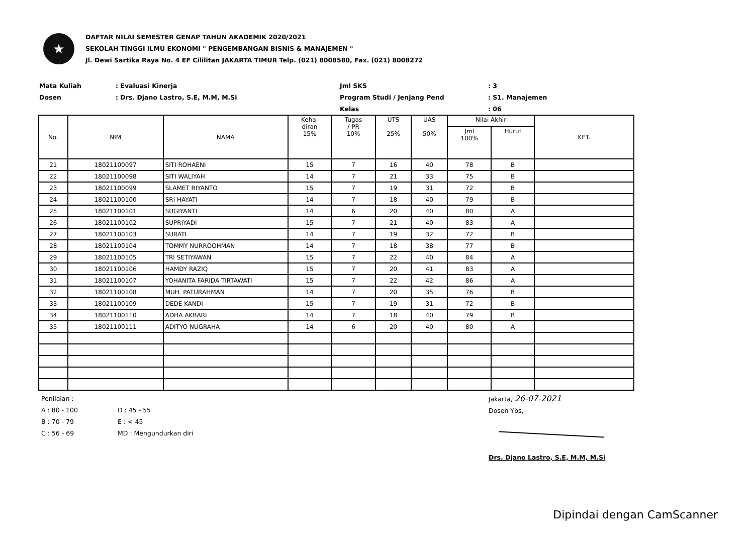★
DAFTAR NILAI SEMESTER GENAP TAHUN AKADEMIK 2020/2021
SEKOLAH TINGGI ILMU EKONOMI " PENGEMBANGAN BISNIS & MANAJEMEN "
Jl. Dewi Sartika Raya No. 4 EF Cililitan JAKARTA TIMUR Telp. (021) 8008580, Fax. (021) 8008272
Mata Kuliah
Dosen
: Evaluasi Kinerja
: Drs. Djano Lastro, S.E, M.M, M.Si
Jml SKS
Program Studi / Jenjang Pend
Kelas
: 3
: S1. Manajemen
: 06
| No. | NIM | NAMA | Keha- diran 15% | Tugas / PR 10% | UTS 25% | UAS 50% | Nilai Akhir | | KET. |
| --- | --- | --- | --- | --- | --- | --- | --- | --- | --- |
| | | | | | | | Jml 100% | Huruf | |
| 21 | 18021100097 | SITI ROHAENI | 15 | 7 | 16 | 40 | 78 | B | |
| 22 | 18021100098 | SITI WALIYAH | 14 | 7 | 21 | 33 | 75 | B | |
| 23 | 18021100099 | SLAMET RIYANTO | 15 | 7 | 19 | 31 | 72 | B | |
| 24 | 18021100100 | SRI HAYATI | 14 | 7 | 18 | 40 | 79 | B | |
| 25 | 18021100101 | SUGIYANTI | 14 | 6 | 20 | 40 | 80 | A | |
| 26 | 18021100102 | SUPRIYADI | 15 | 7 | 21 | 40 | 83 | A | |
| 27 | 18021100103 | SURATI | 14 | 7 | 19 | 32 | 72 | B | |
| 28 | 18021100104 | TOMMY NURROOHMAN | 14 | 7 | 18 | 38 | 77 | B | |
| 29 | 18021100105 | TRI SETIYAWAN | 15 | 7 | 22 | 40 | 84 | A | |
| 30 | 18021100106 | HAMDY RAZIQ | 15 | 7 | 20 | 41 | 83 | A | |
| 31 | 18021100107 | YOHANITA FARIDA TIRTAWATI | 15 | 7 | 22 | 42 | 86 | A | |
| 32 | 18021100108 | MUH. PATURAHMAN | 14 | 7 | 20 | 35 | 76 | B | |
| 33 | 18021100109 | DEDE KANDI | 15 | 7 | 19 | 31 | 72 | B | |
| 34 | 18021100110 | ADHA AKBARI | 14 | 7 | 18 | 40 | 79 | B | |
| 35 | 18021100111 | ADITYO NUGRAHA | 14 | 6 | 20 | 40 | 80 | A | |
Penilaian :
A : 80 - 100
B : 70 - 79
C : 56 - 69
D : 45 - 55
E : < 45
MD : Mengundurkan diri
Jakarta, 26-07-2021
Dosen Ybs,
Drs. Djano Lastro, S.E, M.M, M.Si
Dipindai dengan CamScanner